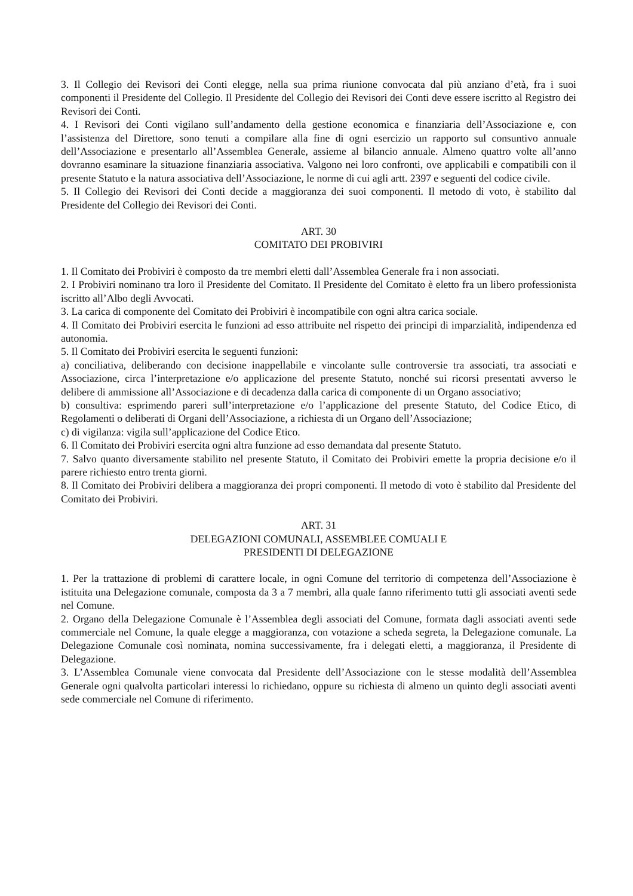3. Il Collegio dei Revisori dei Conti elegge, nella sua prima riunione convocata dal più anziano d’età, fra i suoi componenti il Presidente del Collegio. Il Presidente del Collegio dei Revisori dei Conti deve essere iscritto al Registro dei Revisori dei Conti.
4. I Revisori dei Conti vigilano sull’andamento della gestione economica e finanziaria dell’Associazione e, con l’assistenza del Direttore, sono tenuti a compilare alla fine di ogni esercizio un rapporto sul consuntivo annuale dell’Associazione e presentarlo all’Assemblea Generale, assieme al bilancio annuale. Almeno quattro volte all’anno dovranno esaminare la situazione finanziaria associativa. Valgono nei loro confronti, ove applicabili e compatibili con il presente Statuto e la natura associativa dell’Associazione, le norme di cui agli artt. 2397 e seguenti del codice civile.
5. Il Collegio dei Revisori dei Conti decide a maggioranza dei suoi componenti. Il metodo di voto, è stabilito dal Presidente del Collegio dei Revisori dei Conti.
ART. 30
COMITATO DEI PROBIVIRI
1. Il Comitato dei Probiviri è composto da tre membri eletti dall’Assemblea Generale fra i non associati.
2. I Probiviri nominano tra loro il Presidente del Comitato. Il Presidente del Comitato è eletto fra un libero professionista iscritto all’Albo degli Avvocati.
3. La carica di componente del Comitato dei Probiviri è incompatibile con ogni altra carica sociale.
4. Il Comitato dei Probiviri esercita le funzioni ad esso attribuite nel rispetto dei principi di imparzialità, indipendenza ed autonomia.
5. Il Comitato dei Probiviri esercita le seguenti funzioni:
a) conciliativa, deliberando con decisione inappellabile e vincolante sulle controversie tra associati, tra associati e Associazione, circa l’interpretazione e/o applicazione del presente Statuto, nonché sui ricorsi presentati avverso le delibere di ammissione all’Associazione e di decadenza dalla carica di componente di un Organo associativo;
b) consultiva: esprimendo pareri sull’interpretazione e/o l’applicazione del presente Statuto, del Codice Etico, di Regolamenti o deliberati di Organi dell’Associazione, a richiesta di un Organo dell’Associazione;
c) di vigilanza: vigila sull’applicazione del Codice Etico.
6. Il Comitato dei Probiviri esercita ogni altra funzione ad esso demandata dal presente Statuto.
7. Salvo quanto diversamente stabilito nel presente Statuto, il Comitato dei Probiviri emette la propria decisione e/o il parere richiesto entro trenta giorni.
8. Il Comitato dei Probiviri delibera a maggioranza dei propri componenti. Il metodo di voto è stabilito dal Presidente del Comitato dei Probiviri.
ART. 31
DELEGAZIONI COMUNALI, ASSEMBLEE COMUALI E
PRESIDENTI DI DELEGAZIONE
1. Per la trattazione di problemi di carattere locale, in ogni Comune del territorio di competenza dell’Associazione è istituita una Delegazione comunale, composta da 3 a 7 membri, alla quale fanno riferimento tutti gli associati aventi sede nel Comune.
2. Organo della Delegazione Comunale è l’Assemblea degli associati del Comune, formata dagli associati aventi sede commerciale nel Comune, la quale elegge a maggioranza, con votazione a scheda segreta, la Delegazione comunale. La Delegazione Comunale così nominata, nomina successivamente, fra i delegati eletti, a maggioranza, il Presidente di Delegazione.
3. L’Assemblea Comunale viene convocata dal Presidente dell’Associazione con le stesse modalità dell’Assemblea Generale ogni qualvolta particolari interessi lo richiedano, oppure su richiesta di almeno un quinto degli associati aventi sede commerciale nel Comune di riferimento.